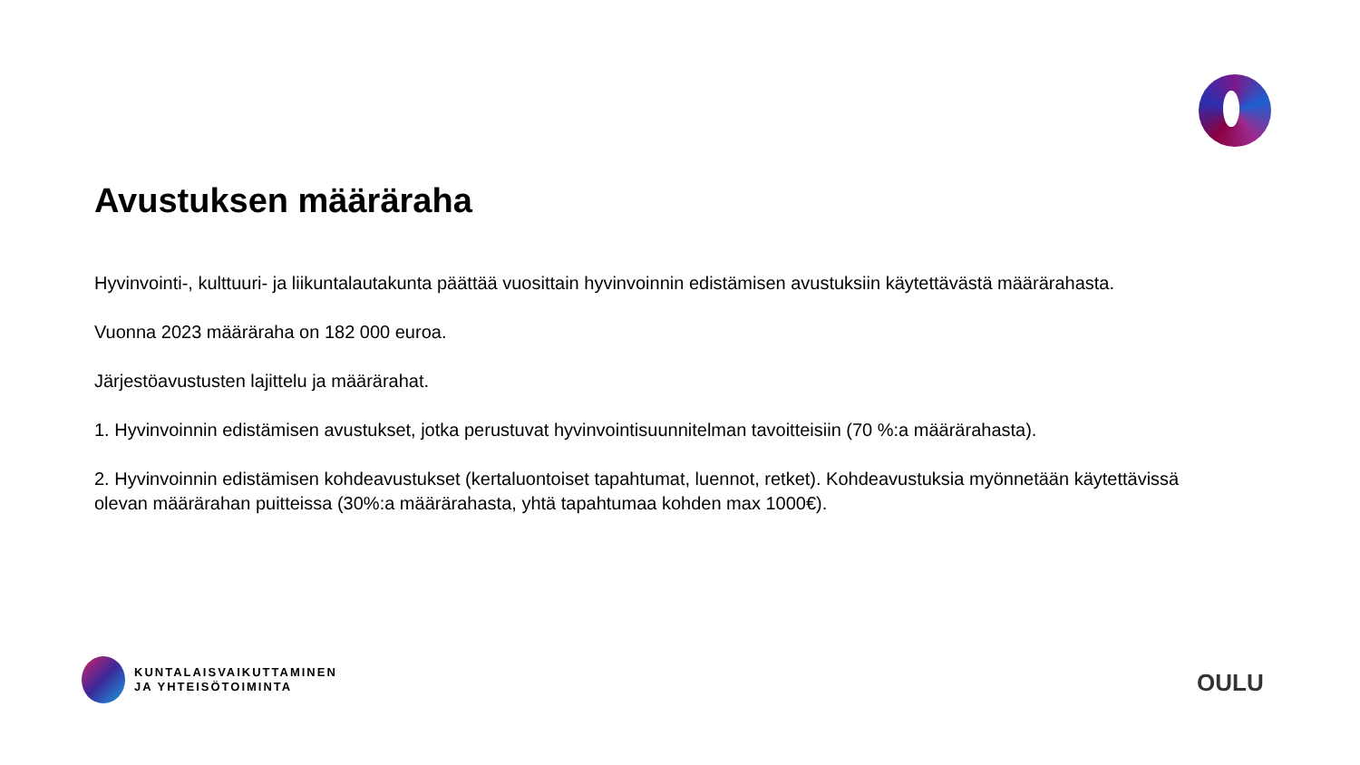Avustuksen määräraha
Hyvinvointi-, kulttuuri- ja liikuntalautakunta päättää vuosittain hyvinvoinnin edistämisen avustuksiin käytettävästä määrärahasta.
Vuonna 2023 määräraha on 182 000 euroa.
Järjestöavustusten lajittelu ja määrärahat.
1. Hyvinvoinnin edistämisen avustukset, jotka perustuvat hyvinvointisuunnitelman tavoitteisiin (70 %:a määrärahasta).
2. Hyvinvoinnin edistämisen kohdeavustukset (kertaluontoiset tapahtumat, luennot, retket). Kohdeavustuksia myönnetään käytettävissä olevan määrärahan puitteissa (30%:a määrärahasta, yhtä tapahtumaa kohden max 1000€).
KUNTALAISVAIKUTTAMINEN
JA YHTEISÖTOIMINTA
OULU